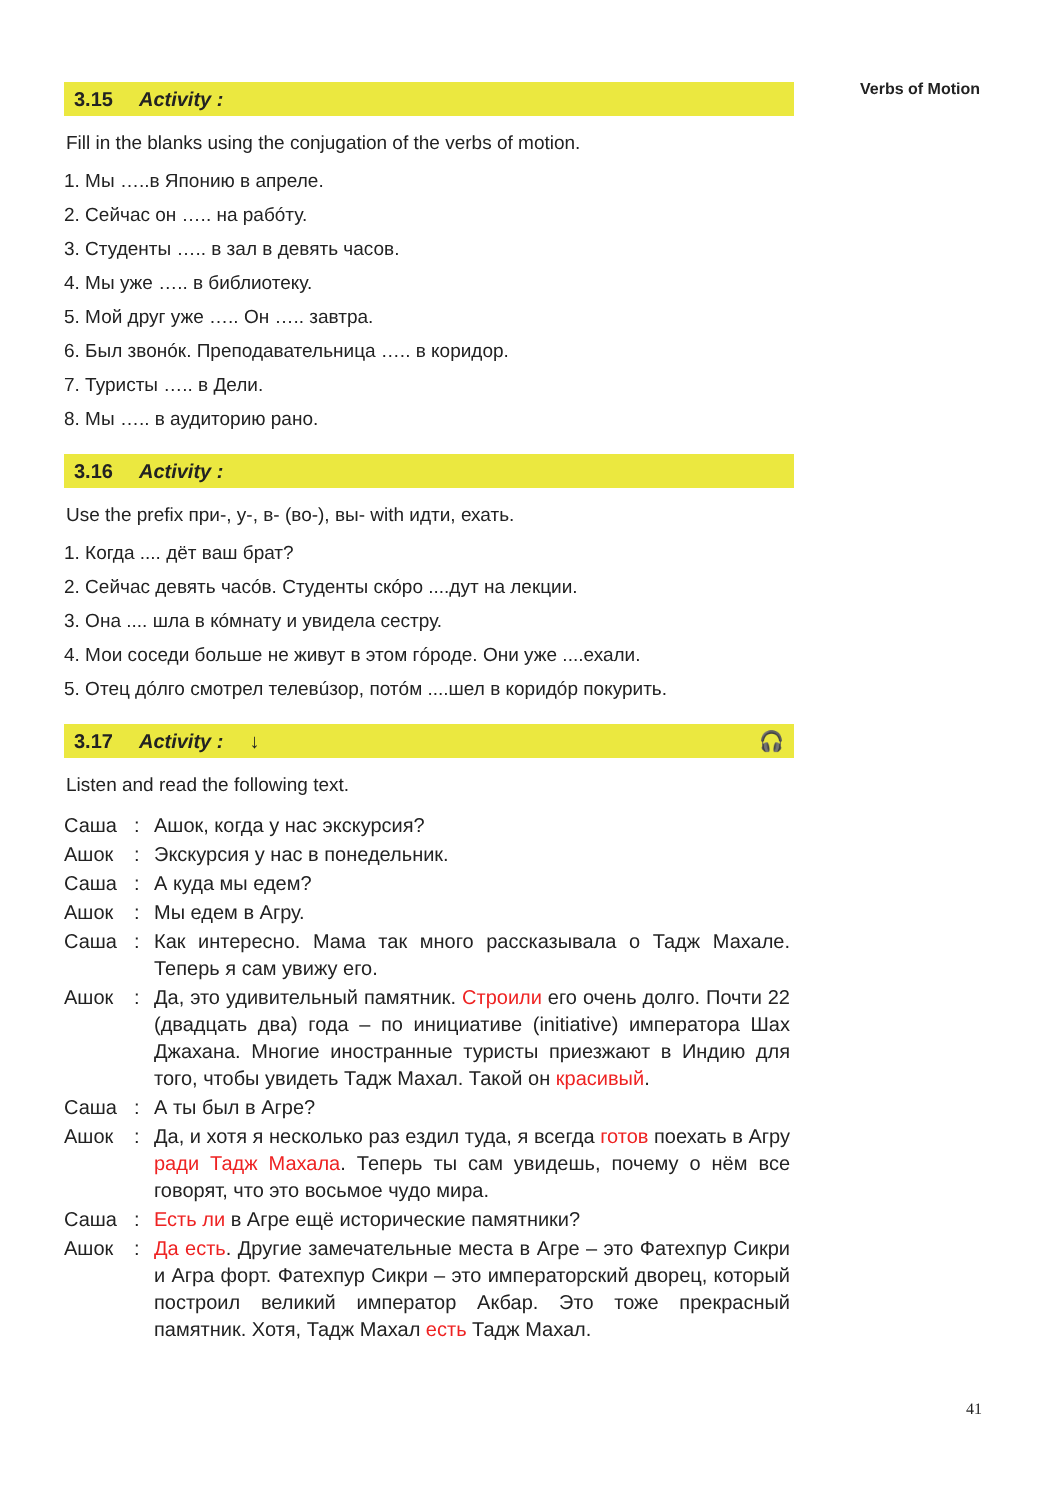Verbs of Motion
3.15 Activity :
Fill in the blanks using the conjugation of the verbs of motion.
1. Мы …..в Японию в апреле.
2. Сейчас он ….. на рабóту.
3. Студенты ….. в зал в девять часов.
4. Мы уже ….. в библиотеку.
5. Мой друг уже ….. Он ….. завтра.
6. Был звонóк. Преподавательница ….. в коридор.
7. Туристы ….. в Дели.
8. Мы ….. в аудиторию рано.
3.16 Activity :
Use the prefix при-, у-, в- (во-), вы- with идти, ехать.
1. Когда .... дёт ваш брат?
2. Сейчас девять часóв. Студенты скóро ....дут на лекции.
3. Она .... шла в кóмнату и увидела сестру.
4. Мои соседи больше не живут в этом гóроде. Они уже ....ехали.
5. Отец дóлго смотрел телевúзор, потóм ....шел в коридóр покурить.
3.17 Activity : ↓ 🎧
Listen and read the following text.
| Саша | : | Ашок, когда у нас экскурсия? |
| Ашок | : | Экскурсия у нас в понедельник. |
| Саша | : | А куда мы едем? |
| Ашок | : | Мы едем в Агру. |
| Саша | : | Как интересно. Мама так много рассказывала о Тадж Махале. Теперь я сам увижу его. |
| Ашок | : | Да, это удивительный памятник. Строили его очень долго. Почти 22 (двадцать два) года – по инициативе (initiative) императора Шах Джахана. Многие иностранные туристы приезжают в Индию для того, чтобы увидеть Тадж Махал. Такой он красивый . |
| Саша | : | А ты был в Агре? |
| Ашок | : | Да, и хотя я несколько раз ездил туда, я всегда готов поехать в Агру ради Тадж Махала . Теперь ты сам увидешь, почему о нём все говорят, что это восьмое чудо мира. |
| Саша | : | Есть ли в Агре ещё исторические памятники? |
| Ашок | : | Да есть . Другие замечательные места в Агре – это Фатехпур Сикри и Агра форт. Фатехпур Сикри – это императорский дворец, который построил великий император Акбар. Это тоже прекрасный памятник. Хотя, Тадж Махал есть Тадж Махал. |
41